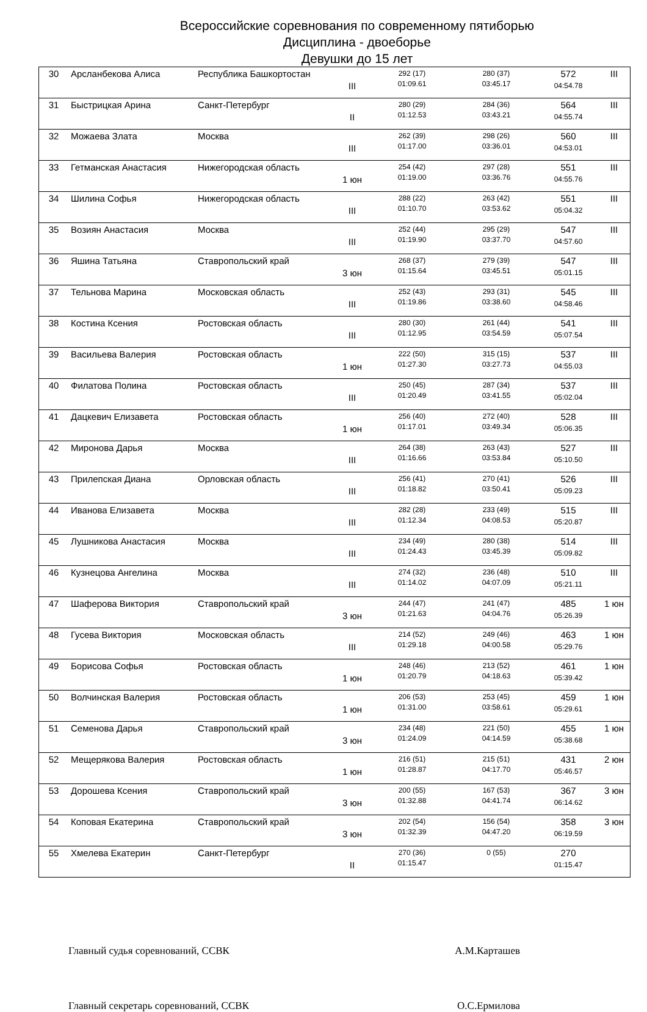Всероссийские соревнования по современному пятиборью
Дисциплина - двоеборье
Девушки до 15 лет
| 30 | Арсланбекова Алиса | Республика Башкортостан | III | 292 (17) 01:09.61 | 280 (37) 03:45.17 | 572 04:54.78 | III |
| 31 | Быстрицкая Арина | Санкт-Петербург | II | 280 (29) 01:12.53 | 284 (36) 03:43.21 | 564 04:55.74 | III |
| 32 | Можаева Злата | Москва | III | 262 (39) 01:17.00 | 298 (26) 03:36.01 | 560 04:53.01 | III |
| 33 | Гетманская Анастасия | Нижегородская область | 1 юн | 254 (42) 01:19.00 | 297 (28) 03:36.76 | 551 04:55.76 | III |
| 34 | Шилина Софья | Нижегородская область | III | 288 (22) 01:10.70 | 263 (42) 03:53.62 | 551 05:04.32 | III |
| 35 | Возиян Анастасия | Москва | III | 252 (44) 01:19.90 | 295 (29) 03:37.70 | 547 04:57.60 | III |
| 36 | Яшина Татьяна | Ставропольский край | 3 юн | 268 (37) 01:15.64 | 279 (39) 03:45.51 | 547 05:01.15 | III |
| 37 | Тельнова Марина | Московская область | III | 252 (43) 01:19.86 | 293 (31) 03:38.60 | 545 04:58.46 | III |
| 38 | Костина Ксения | Ростовская область | III | 280 (30) 01:12.95 | 261 (44) 03:54.59 | 541 05:07.54 | III |
| 39 | Васильева Валерия | Ростовская область | 1 юн | 222 (50) 01:27.30 | 315 (15) 03:27.73 | 537 04:55.03 | III |
| 40 | Филатова Полина | Ростовская область | III | 250 (45) 01:20.49 | 287 (34) 03:41.55 | 537 05:02.04 | III |
| 41 | Дацкевич Елизавета | Ростовская область | 1 юн | 256 (40) 01:17.01 | 272 (40) 03:49.34 | 528 05:06.35 | III |
| 42 | Миронова Дарья | Москва | III | 264 (38) 01:16.66 | 263 (43) 03:53.84 | 527 05:10.50 | III |
| 43 | Прилепская Диана | Орловская область | III | 256 (41) 01:18.82 | 270 (41) 03:50.41 | 526 05:09.23 | III |
| 44 | Иванова Елизавета | Москва | III | 282 (28) 01:12.34 | 233 (49) 04:08.53 | 515 05:20.87 | III |
| 45 | Лушникова Анастасия | Москва | III | 234 (49) 01:24.43 | 280 (38) 03:45.39 | 514 05:09.82 | III |
| 46 | Кузнецова Ангелина | Москва | III | 274 (32) 01:14.02 | 236 (48) 04:07.09 | 510 05:21.11 | III |
| 47 | Шаферова Виктория | Ставропольский край | 3 юн | 244 (47) 01:21.63 | 241 (47) 04:04.76 | 485 05:26.39 | 1 юн |
| 48 | Гусева Виктория | Московская область | III | 214 (52) 01:29.18 | 249 (46) 04:00.58 | 463 05:29.76 | 1 юн |
| 49 | Борисова Софья | Ростовская область | 1 юн | 248 (46) 01:20.79 | 213 (52) 04:18.63 | 461 05:39.42 | 1 юн |
| 50 | Волчинская Валерия | Ростовская область | 1 юн | 206 (53) 01:31.00 | 253 (45) 03:58.61 | 459 05:29.61 | 1 юн |
| 51 | Семенова Дарья | Ставропольский край | 3 юн | 234 (48) 01:24.09 | 221 (50) 04:14.59 | 455 05:38.68 | 1 юн |
| 52 | Мещерякова Валерия | Ростовская область | 1 юн | 216 (51) 01:28.87 | 215 (51) 04:17.70 | 431 05:46.57 | 2 юн |
| 53 | Дорошева Ксения | Ставропольский край | 3 юн | 200 (55) 01:32.88 | 167 (53) 04:41.74 | 367 06:14.62 | 3 юн |
| 54 | Коповая Екатерина | Ставропольский край | 3 юн | 202 (54) 01:32.39 | 156 (54) 04:47.20 | 358 06:19.59 | 3 юн |
| 55 | Хмелева Екатерин | Санкт-Петербург | II | 270 (36) 01:15.47 | 0 (55) | 270 01:15.47 | |
Главный судья соревнований, ССВК А.М.Карташев
Главный секретарь соревнований, ССВК О.С.Ермилова